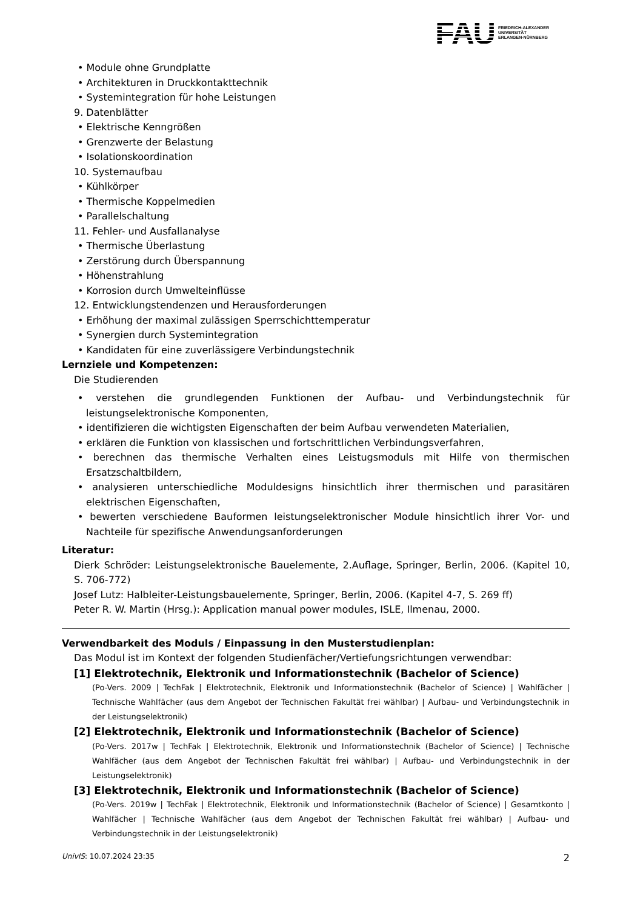FAU
FRIEDRICH-ALEXANDER
UNIVERSITÄT
ERLANGEN-NÜRNBERG
• Module ohne Grundplatte
• Architekturen in Druckkontakttechnik
• Systemintegration für hohe Leistungen
9. Datenblätter
• Elektrische Kenngrößen
• Grenzwerte der Belastung
• Isolationskoordination
10. Systemaufbau
• Kühlkörper
• Thermische Koppelmedien
• Parallelschaltung
11. Fehler- und Ausfallanalyse
• Thermische Überlastung
• Zerstörung durch Überspannung
• Höhenstrahlung
• Korrosion durch Umwelteinflüsse
12. Entwicklungstendenzen und Herausforderungen
• Erhöhung der maximal zulässigen Sperrschichttemperatur
• Synergien durch Systemintegration
• Kandidaten für eine zuverlässigere Verbindungstechnik
Lernziele und Kompetenzen:
Die Studierenden
• verstehen die grundlegenden Funktionen der Aufbau- und Verbindungstechnik für leistungselektronische Komponenten,
• identifizieren die wichtigsten Eigenschaften der beim Aufbau verwendeten Materialien,
• erklären die Funktion von klassischen und fortschrittlichen Verbindungsverfahren,
• berechnen das thermische Verhalten eines Leistugsmoduls mit Hilfe von thermischen Ersatzschaltbildern,
• analysieren unterschiedliche Moduldesigns hinsichtlich ihrer thermischen und parasitären elektrischen Eigenschaften,
• bewerten verschiedene Bauformen leistungselektronischer Module hinsichtlich ihrer Vor- und Nachteile für spezifische Anwendungsanforderungen
Literatur:
Dierk Schröder: Leistungselektronische Bauelemente, 2.Auflage, Springer, Berlin, 2006. (Kapitel 10, S. 706-772)
Josef Lutz: Halbleiter-Leistungsbauelemente, Springer, Berlin, 2006. (Kapitel 4-7, S. 269 ff)
Peter R. W. Martin (Hrsg.): Application manual power modules, ISLE, Ilmenau, 2000.
Verwendbarkeit des Moduls / Einpassung in den Musterstudienplan:
Das Modul ist im Kontext der folgenden Studienfächer/Vertiefungsrichtungen verwendbar:
[1] Elektrotechnik, Elektronik und Informationstechnik (Bachelor of Science)
(Po-Vers. 2009 | TechFak | Elektrotechnik, Elektronik und Informationstechnik (Bachelor of Science) | Wahlfächer | Technische Wahlfächer (aus dem Angebot der Technischen Fakultät frei wählbar) | Aufbau- und Verbindungstechnik in der Leistungselektronik)
[2] Elektrotechnik, Elektronik und Informationstechnik (Bachelor of Science)
(Po-Vers. 2017w | TechFak | Elektrotechnik, Elektronik und Informationstechnik (Bachelor of Science) | Technische Wahlfächer (aus dem Angebot der Technischen Fakultät frei wählbar) | Aufbau- und Verbindungstechnik in der Leistungselektronik)
[3] Elektrotechnik, Elektronik und Informationstechnik (Bachelor of Science)
(Po-Vers. 2019w | TechFak | Elektrotechnik, Elektronik und Informationstechnik (Bachelor of Science) | Gesamtkonto | Wahlfächer | Technische Wahlfächer (aus dem Angebot der Technischen Fakultät frei wählbar) | Aufbau- und Verbindungstechnik in der Leistungselektronik)
UnivIS: 10.07.2024 23:35 2